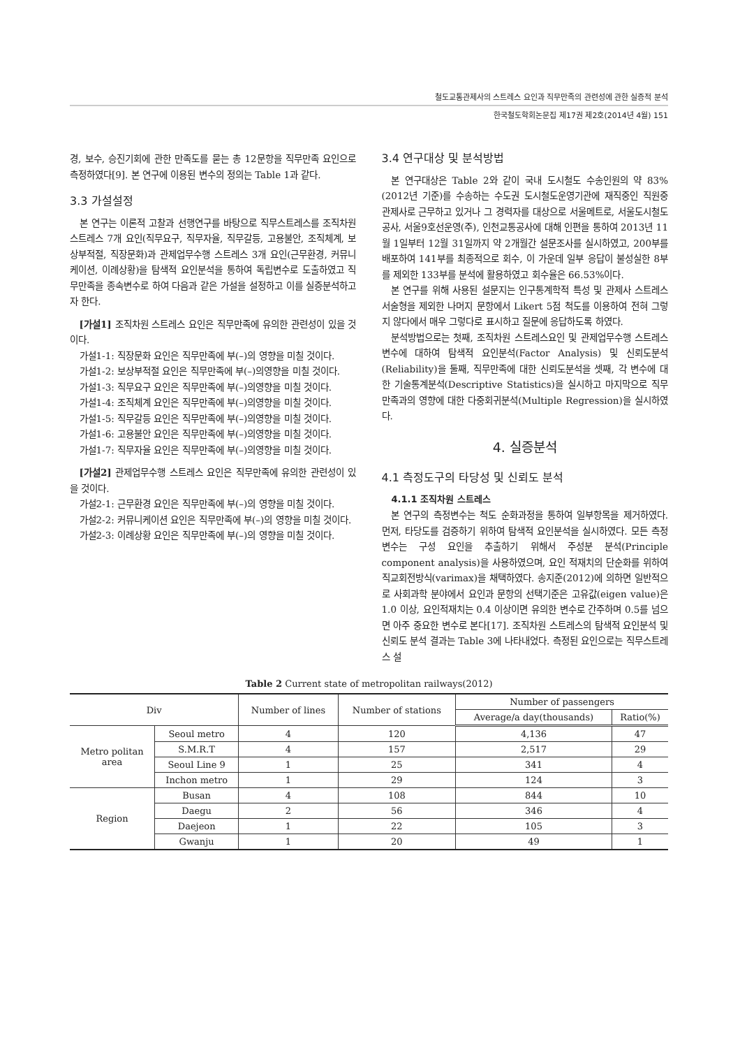철도교통관제사의 스트레스 요인과 직무만족의 관련성에 관한 실증적 분석
한국철도학회논문집 제17권 제2호(2014년 4월) 151
경, 보수, 승진기회에 관한 만족도를 묻는 총 12문항을 직무만족 요인으로 측정하였다[9]. 본 연구에 이용된 변수의 정의는 Table 1과 같다.
3.3 가설설정
본 연구는 이론적 고찰과 선행연구를 바탕으로 직무스트레스를 조직차원 스트레스 7개 요인(직무요구, 직무자율, 직무갈등, 고용불안, 조직체계, 보상부적절, 직장문화)과 관제업무수행 스트레스 3개 요인(근무환경, 커뮤니케이션, 이례상황)을 탐색적 요인분석을 통하여 독립변수로 도출하였고 직무만족을 종속변수로 하여 다음과 같은 가설을 설정하고 이를 실증분석하고자 한다.
[가설1] 조직차원 스트레스 요인은 직무만족에 유의한 관련성이 있을 것이다.
가설1-1: 직장문화 요인은 직무만족에 부(–)의 영향을 미칠 것이다.
가설1-2: 보상부적절 요인은 직무만족에 부(–)의영향을 미칠 것이다.
가설1-3: 직무요구 요인은 직무만족에 부(–)의영향을 미칠 것이다.
가설1-4: 조직체계 요인은 직무만족에 부(–)의영향을 미칠 것이다.
가설1-5: 직무갈등 요인은 직무만족에 부(–)의영향을 미칠 것이다.
가설1-6: 고용불안 요인은 직무만족에 부(–)의영향을 미칠 것이다.
가설1-7: 직무자율 요인은 직무만족에 부(–)의영향을 미칠 것이다.
[가설2] 관제업무수행 스트레스 요인은 직무만족에 유의한 관련성이 있을 것이다.
가설2-1: 근무환경 요인은 직무만족에 부(–)의 영향을 미칠 것이다.
가설2-2: 커뮤니케이션 요인은 직무만족에 부(–)의 영향을 미칠 것이다.
가설2-3: 이례상황 요인은 직무만족에 부(–)의 영향을 미칠 것이다.
3.4 연구대상 및 분석방법
본 연구대상은 Table 2와 같이 국내 도시철도 수송인원의 약 83%(2012년 기준)를 수송하는 수도권 도시철도운영기관에 재직중인 직원중 관제사로 근무하고 있거나 그 경력자를 대상으로 서울메트로, 서울도시철도공사, 서울9호선운영(주), 인천교통공사에 대해 인편을 통하여 2013년 11월 1일부터 12월 31일까지 약 2개월간 설문조사를 실시하였고, 200부를 배포하여 141부를 최종적으로 회수, 이 가운데 일부 응답이 불성실한 8부를 제외한 133부를 분석에 활용하였고 회수율은 66.53%이다.
본 연구를 위해 사용된 설문지는 인구통계학적 특성 및 관제사 스트레스 서술형을 제외한 나머지 문항에서 Likert 5점 척도를 이용하여 전혀 그렇지 않다에서 매우 그렇다로 표시하고 질문에 응답하도록 하였다.
분석방법으로는 첫째, 조직차원 스트레스요인 및 관제업무수행 스트레스 변수에 대하여 탐색적 요인분석(Factor Analysis) 및 신뢰도분석(Reliability)을 둘째, 직무만족에 대한 신뢰도분석을 셋째, 각 변수에 대한 기술통계분석(Descriptive Statistics)을 실시하고 마지막으로 직무만족과의 영향에 대한 다중회귀분석(Multiple Regression)을 실시하였다.
4. 실증분석
4.1 측정도구의 타당성 및 신뢰도 분석
4.1.1 조직차원 스트레스
본 연구의 측정변수는 척도 순화과정을 통하여 일부항목을 제거하였다. 먼저, 타당도를 검증하기 위하여 탐색적 요인분석을 실시하였다. 모든 측정변수는 구성 요인을 추출하기 위해서 주성분 분석(Principle component analysis)을 사용하였으며, 요인 적재치의 단순화를 위하여 직교회전방식(varimax)을 채택하였다. 송지준(2012)에 의하면 일반적으로 사회과학 분야에서 요인과 문항의 선택기준은 고유값(eigen value)은 1.0 이상, 요인적재치는 0.4 이상이면 유의한 변수로 간주하며 0.5를 넘으면 아주 중요한 변수로 본다[17]. 조직차원 스트레스의 탐색적 요인분석 및 신뢰도 분석 결과는 Table 3에 나타내었다. 측정된 요인으로는 직무스트레스 설
Table 2 Current state of metropolitan railways(2012)
| Div | | Number of lines | Number of stations | Number of passengers | |
| --- | --- | --- | --- | --- | --- |
| | | | | Average/a day(thousands) | Ratio(%) |
| Metro politan area | Seoul metro | 4 | 120 | 4,136 | 47 |
| | S.M.R.T | 4 | 157 | 2,517 | 29 |
| | Seoul Line 9 | 1 | 25 | 341 | 4 |
| | Inchon metro | 1 | 29 | 124 | 3 |
| Region | Busan | 4 | 108 | 844 | 10 |
| | Daegu | 2 | 56 | 346 | 4 |
| | Daejeon | 1 | 22 | 105 | 3 |
| | Gwanju | 1 | 20 | 49 | 1 |